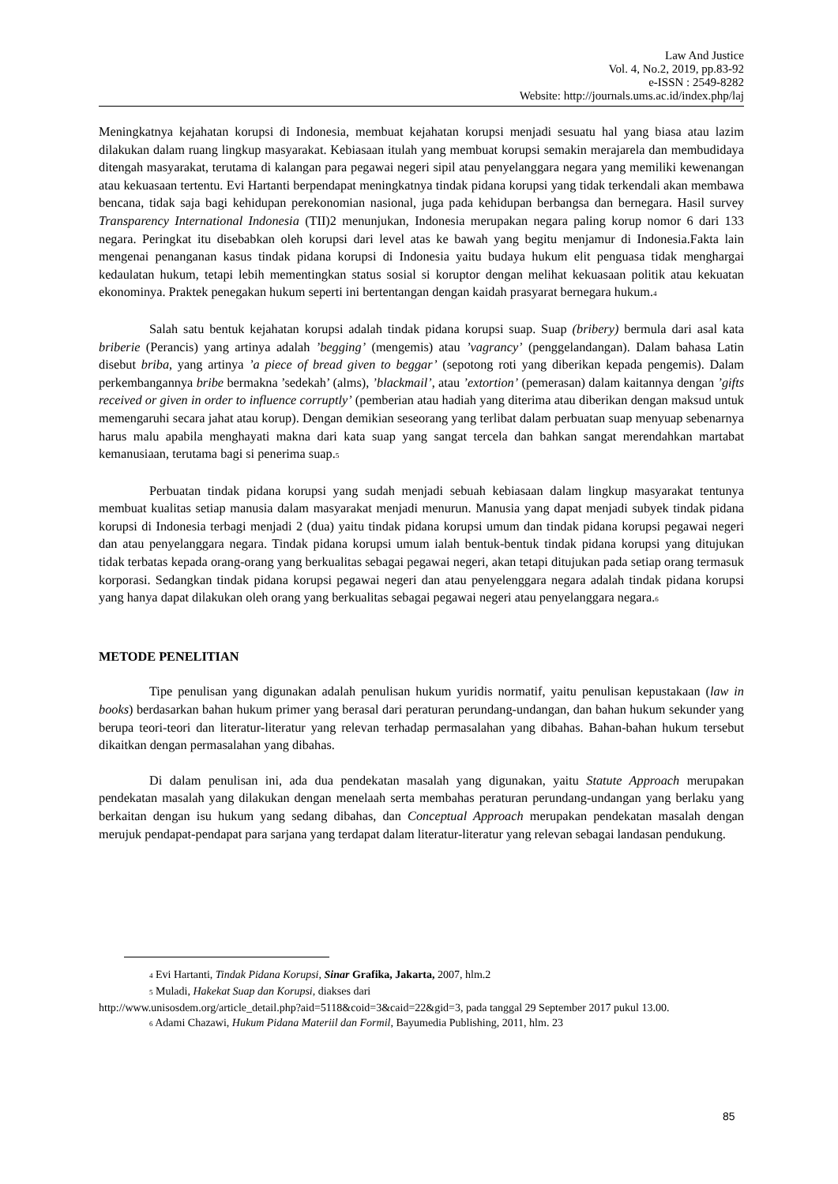Law And Justice
Vol. 4, No.2, 2019, pp.83-92
e-ISSN : 2549-8282
Website: http://journals.ums.ac.id/index.php/laj
Meningkatnya kejahatan korupsi di Indonesia, membuat kejahatan korupsi menjadi sesuatu hal yang biasa atau lazim dilakukan dalam ruang lingkup masyarakat. Kebiasaan itulah yang membuat korupsi semakin merajarela dan membudidaya ditengah masyarakat, terutama di kalangan para pegawai negeri sipil atau penyelanggara negara yang memiliki kewenangan atau kekuasaan tertentu. Evi Hartanti berpendapat meningkatnya tindak pidana korupsi yang tidak terkendali akan membawa bencana, tidak saja bagi kehidupan perekonomian nasional, juga pada kehidupan berbangsa dan bernegara. Hasil survey Transparency International Indonesia (TII)2 menunjukan, Indonesia merupakan negara paling korup nomor 6 dari 133 negara. Peringkat itu disebabkan oleh korupsi dari level atas ke bawah yang begitu menjamur di Indonesia.Fakta lain mengenai penanganan kasus tindak pidana korupsi di Indonesia yaitu budaya hukum elit penguasa tidak menghargai kedaulatan hukum, tetapi lebih mementingkan status sosial si koruptor dengan melihat kekuasaan politik atau kekuatan ekonominya. Praktek penegakan hukum seperti ini bertentangan dengan kaidah prasyarat bernegara hukum.<sup>4</sup>
Salah satu bentuk kejahatan korupsi adalah tindak pidana korupsi suap. Suap (bribery) bermula dari asal kata briberie (Perancis) yang artinya adalah ’begging’ (mengemis) atau ’vagrancy’ (penggelandangan). Dalam bahasa Latin disebut briba, yang artinya ’a piece of bread given to beggar’ (sepotong roti yang diberikan kepada pengemis). Dalam perkembangannya bribe bermakna ’sedekah’ (alms), ’blackmail’, atau ’extortion’ (pemerasan) dalam kaitannya dengan ’gifts received or given in order to influence corruptly’ (pemberian atau hadiah yang diterima atau diberikan dengan maksud untuk memengaruhi secara jahat atau korup). Dengan demikian seseorang yang terlibat dalam perbuatan suap menyuap sebenarnya harus malu apabila menghayati makna dari kata suap yang sangat tercela dan bahkan sangat merendahkan martabat kemanusiaan, terutama bagi si penerima suap.<sup>5</sup>
Perbuatan tindak pidana korupsi yang sudah menjadi sebuah kebiasaan dalam lingkup masyarakat tentunya membuat kualitas setiap manusia dalam masyarakat menjadi menurun. Manusia yang dapat menjadi subyek tindak pidana korupsi di Indonesia terbagi menjadi 2 (dua) yaitu tindak pidana korupsi umum dan tindak pidana korupsi pegawai negeri dan atau penyelanggara negara. Tindak pidana korupsi umum ialah bentuk-bentuk tindak pidana korupsi yang ditujukan tidak terbatas kepada orang-orang yang berkualitas sebagai pegawai negeri, akan tetapi ditujukan pada setiap orang termasuk korporasi. Sedangkan tindak pidana korupsi pegawai negeri dan atau penyelenggara negara adalah tindak pidana korupsi yang hanya dapat dilakukan oleh orang yang berkualitas sebagai pegawai negeri atau penyelanggara negara.<sup>6</sup>
METODE PENELITIAN
Tipe penulisan yang digunakan adalah penulisan hukum yuridis normatif, yaitu penulisan kepustakaan (law in books) berdasarkan bahan hukum primer yang berasal dari peraturan perundang-undangan, dan bahan hukum sekunder yang berupa teori-teori dan literatur-literatur yang relevan terhadap permasalahan yang dibahas. Bahan-bahan hukum tersebut dikaitkan dengan permasalahan yang dibahas.
Di dalam penulisan ini, ada dua pendekatan masalah yang digunakan, yaitu Statute Approach merupakan pendekatan masalah yang dilakukan dengan menelaah serta membahas peraturan perundang-undangan yang berlaku yang berkaitan dengan isu hukum yang sedang dibahas, dan Conceptual Approach merupakan pendekatan masalah dengan merujuk pendapat-pendapat para sarjana yang terdapat dalam literatur-literatur yang relevan sebagai landasan pendukung.
<sup>4</sup> Evi Hartanti, Tindak Pidana Korupsi, Sinar Grafika, Jakarta, 2007, hlm.2
<sup>5</sup> Muladi, Hakekat Suap dan Korupsi, diakses dari
http://www.unisosdem.org/article_detail.php?aid=5118&coid=3&caid=22&gid=3, pada tanggal 29 September 2017 pukul 13.00.
<sup>6</sup> Adami Chazawi, Hukum Pidana Materiil dan Formil, Bayumedia Publishing, 2011, hlm. 23
85